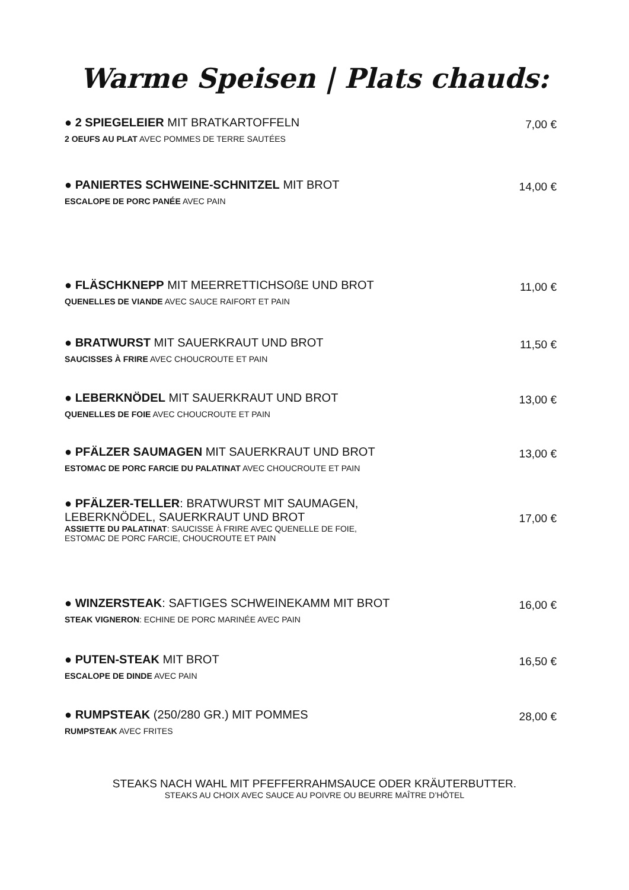Warme Speisen | Plats chauds:
● 2 SPIEGELEIER MIT BRATKARTOFFELN
2 OEUFS AU PLAT AVEC POMMES DE TERRE SAUTÉES
7,00 €
● PANIERTES SCHWEINE-SCHNITZEL MIT BROT
ESCALOPE DE PORC PANÉE AVEC PAIN
14,00 €
● FLÄSCHKNEPP MIT MEERRETTICHSOßE UND BROT
QUENELLES DE VIANDE AVEC SAUCE RAIFORT ET PAIN
11,00 €
● BRATWURST MIT SAUERKRAUT UND BROT
SAUCISSES À FRIRE AVEC CHOUCROUTE ET PAIN
11,50 €
● LEBERKNÖDEL MIT SAUERKRAUT UND BROT
QUENELLES DE FOIE AVEC CHOUCROUTE ET PAIN
13,00 €
● PFÄLZER SAUMAGEN MIT SAUERKRAUT UND BROT
ESTOMAC DE PORC FARCIE DU PALATINAT AVEC CHOUCROUTE ET PAIN
13,00 €
● PFÄLZER-TELLER: BRATWURST MIT SAUMAGEN,
LEBERKNÖDEL, SAUERKRAUT UND BROT
ASSIETTE DU PALATINAT: SAUCISSE À FRIRE AVEC QUENELLE DE FOIE,
ESTOMAC DE PORC FARCIE, CHOUCROUTE ET PAIN
17,00 €
● WINZERSTEAK: SAFTIGES SCHWEINEKAMM MIT BROT
STEAK VIGNERON: ECHINE DE PORC MARINÉE AVEC PAIN
16,00 €
● PUTEN-STEAK MIT BROT
ESCALOPE DE DINDE AVEC PAIN
16,50 €
● RUMPSTEAK (250/280 GR.) MIT POMMES
RUMPSTEAK AVEC FRITES
28,00 €
STEAKS NACH WAHL MIT PFEFFERRAHMSAUCE ODER KRÄUTERBUTTER.
STEAKS AU CHOIX AVEC SAUCE AU POIVRE OU BEURRE MAÎTRE D’HÔTEL